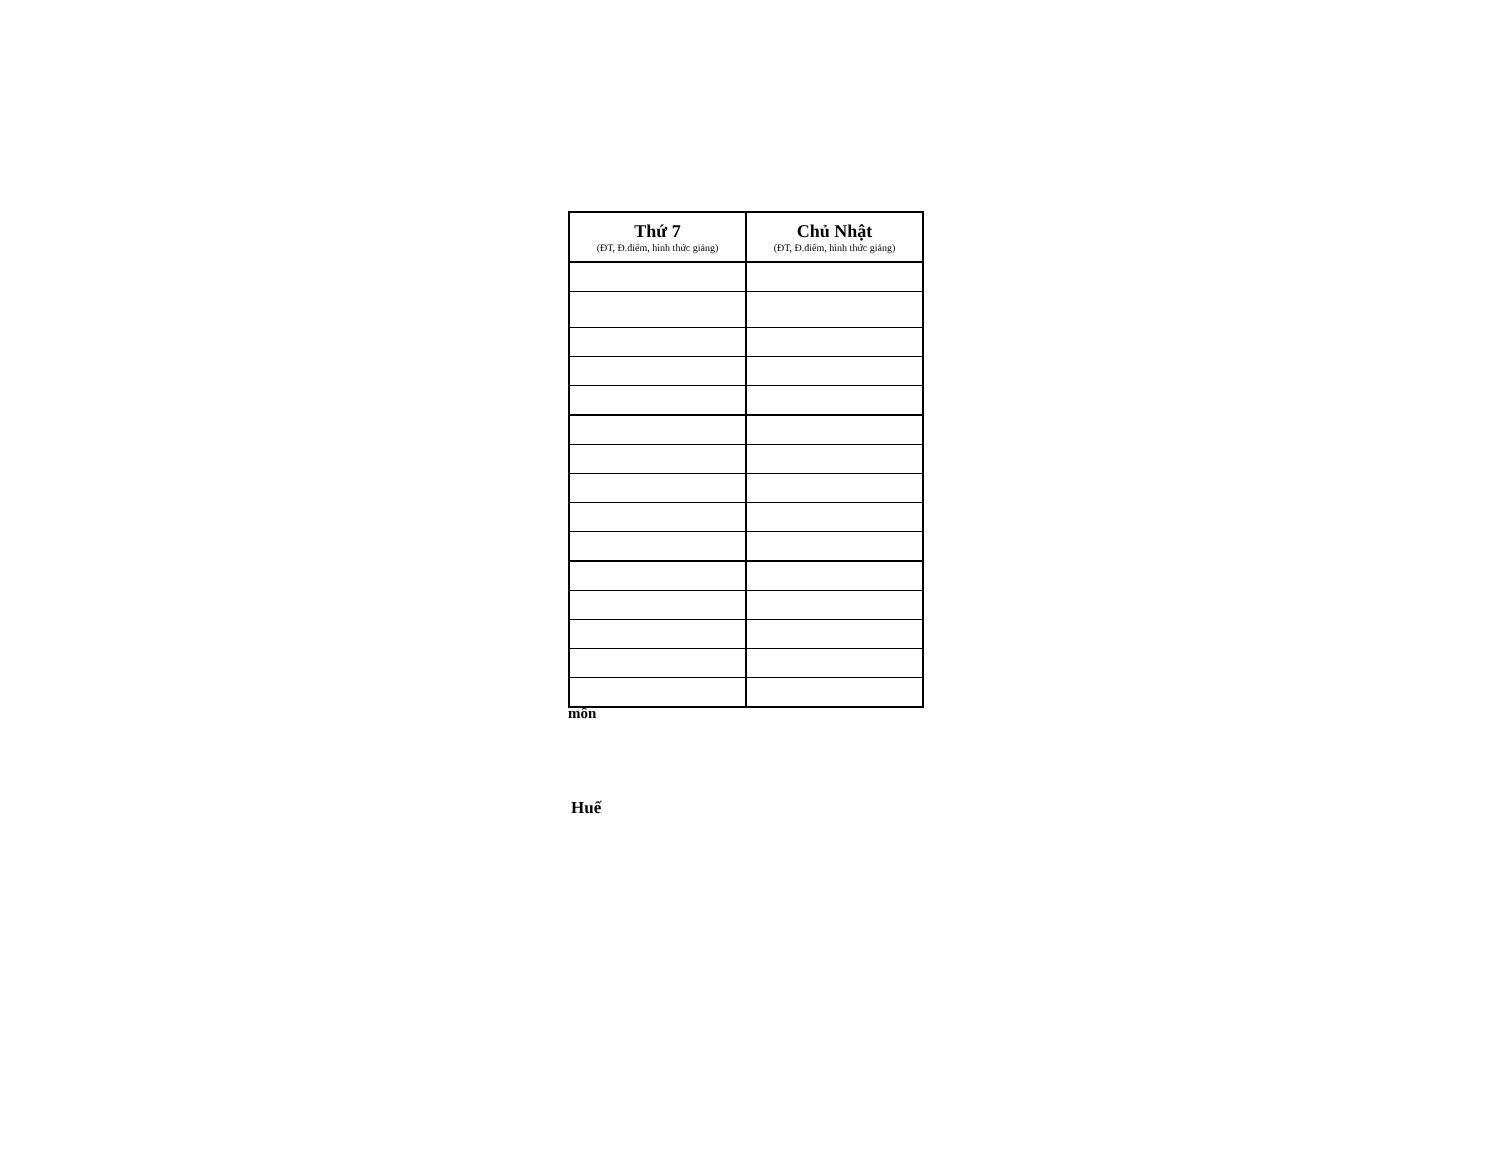| Thứ 7 (ĐT, Đ.điểm, hình thức giảng) | Chủ Nhật (ĐT, Đ.điểm, hình thức giảng) |
| --- | --- |
môn
Huế